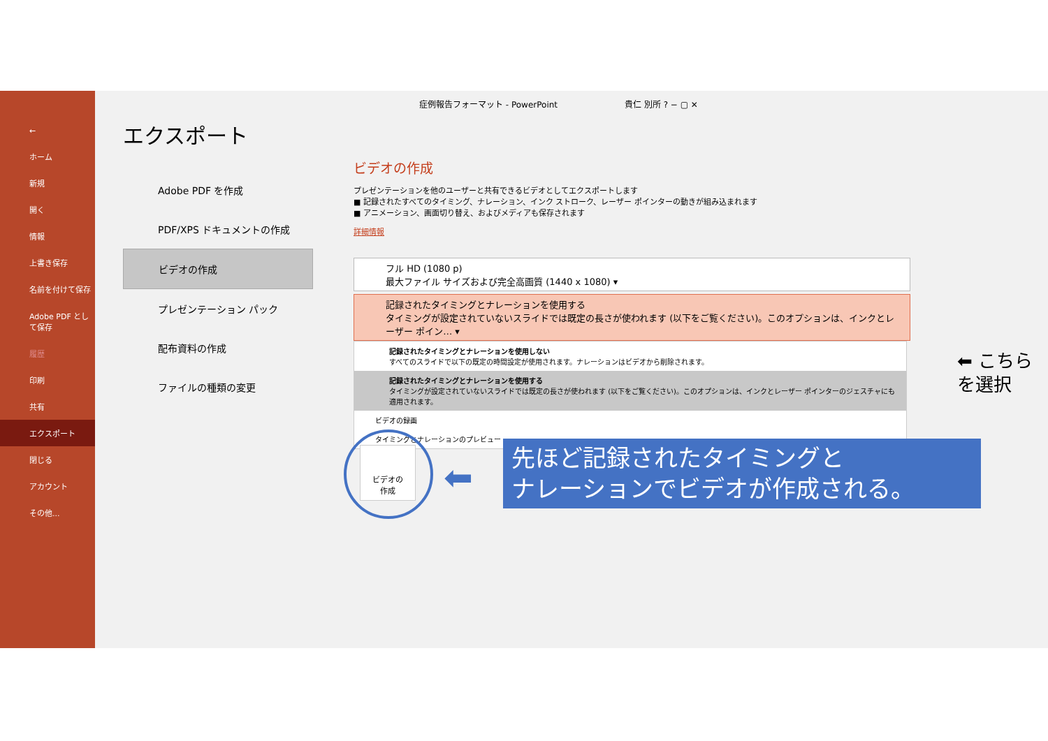←
ホーム
新規
開く
情報
上書き保存
名前を付けて保存
Adobe PDF として保存
履歴
印刷
共有
エクスポート
閉じる
アカウント
その他...
エクスポート
Adobe PDF を作成
PDF/XPS ドキュメントの作成
ビデオの作成
プレゼンテーション パック
配布資料の作成
ファイルの種類の変更
症例報告フォーマット - PowerPoint　　　　　　　　貴仁 別所 ? − ▢ ✕
ビデオの作成
プレゼンテーションを他のユーザーと共有できるビデオとしてエクスポートします
■ 記録されたすべてのタイミング、ナレーション、インク ストローク、レーザー ポインターの動きが組み込まれます
■ アニメーション、画面切り替え、およびメディアも保存されます
詳細情報
フル HD (1080 p)
最大ファイル サイズおよび完全高画質 (1440 x 1080) ▾
記録されたタイミングとナレーションを使用する
タイミングが設定されていないスライドでは既定の長さが使われます (以下をご覧ください)。このオプションは、インクとレーザー ポイン… ▾
記録されたタイミングとナレーションを使用しない
すべてのスライドで以下の既定の時間設定が使用されます。ナレーションはビデオから削除されます。
記録されたタイミングとナレーションを使用する
タイミングが設定されていないスライドでは既定の長さが使われます (以下をご覧ください)。このオプションは、インクとレーザー ポインターのジェスチャにも適用されます。
ビデオの録画
タイミングとナレーションのプレビュー
⬅ こちら
を選択
ビデオの
作成
⬅
先ほど記録されたタイミングと
ナレーションでビデオが作成される。